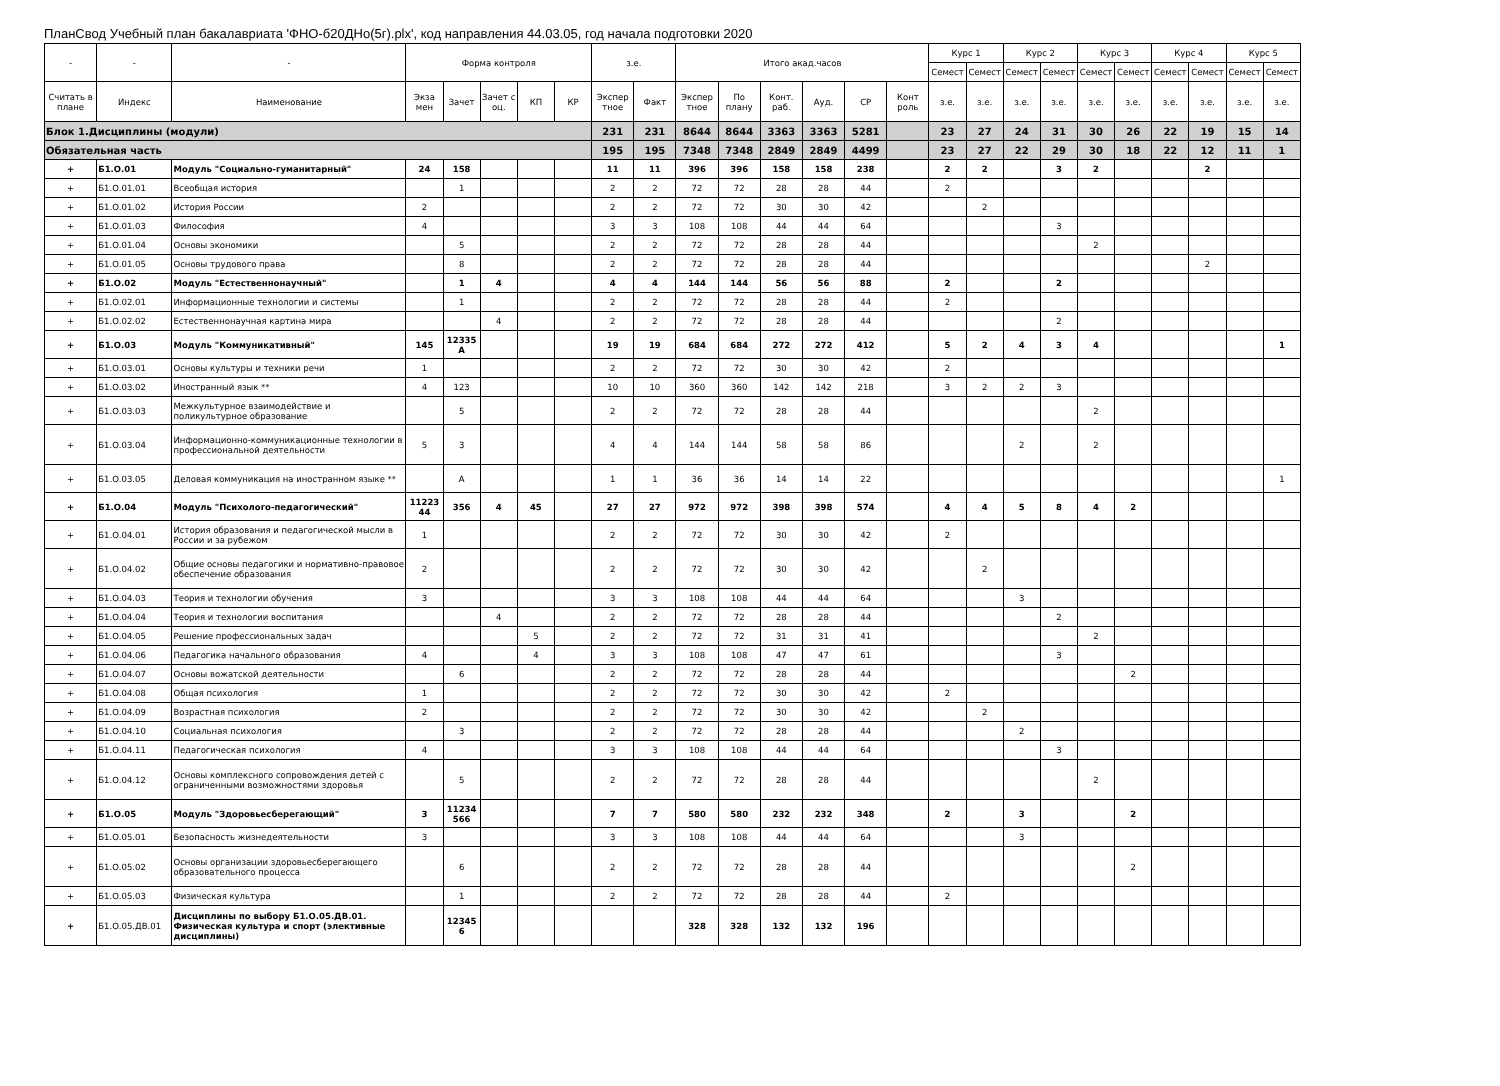ПланСвод Учебный план бакалавриата 'ФНО-б20ДНо(5г).plx', код направления 44.03.05, год начала подготовки 2020
| - | - | - | Форма контроля | | | | | з.е. | | Итого акад.часов | | | | | | Курс 1 | | Курс 2 | | Курс 3 | | Курс 4 | | Курс 5 | |
| --- | --- | --- | --- | --- | --- | --- | --- | --- | --- | --- | --- | --- | --- | --- | --- | --- | --- | --- | --- | --- | --- | --- | --- | --- | --- |
| | | | | | | | | | | | | | | | | Семест | Семест | Семест | Семест | Семест | Семест | Семест | Семест | Семест | Семест |
| Считать в плане | Индекс | Наименование | Экза мен | Зачет | Зачет с оц. | КП | КР | Экспер тное | Факт | Экспер тное | По плану | Конт. раб. | Ауд. | СР | Конт роль | з.е. | з.е. | з.е. | з.е. | з.е. | з.е. | з.е. | з.е. | з.е. | з.е. |
| Блок 1.Дисциплины (модули) | | | | | | | | 231 | 231 | 8644 | 8644 | 3363 | 3363 | 5281 | | 23 | 27 | 24 | 31 | 30 | 26 | 22 | 19 | 15 | 14 |
| Обязательная часть | | | | | | | | 195 | 195 | 7348 | 7348 | 2849 | 2849 | 4499 | | 23 | 27 | 22 | 29 | 30 | 18 | 22 | 12 | 11 | 1 |
| + | Б1.О.01 | Модуль "Социально-гуманитарный" | 24 | 158 | | | | 11 | 11 | 396 | 396 | 158 | 158 | 238 | | 2 | 2 | | 3 | 2 | | | 2 | | |
| + | Б1.О.01.01 | Всеобщая история | | 1 | | | | 2 | 2 | 72 | 72 | 28 | 28 | 44 | | 2 | | | | | | | | | |
| + | Б1.О.01.02 | История России | 2 | | | | | 2 | 2 | 72 | 72 | 30 | 30 | 42 | | | 2 | | | | | | | | |
| + | Б1.О.01.03 | Философия | 4 | | | | | 3 | 3 | 108 | 108 | 44 | 44 | 64 | | | | | 3 | | | | | | |
| + | Б1.О.01.04 | Основы экономики | | 5 | | | | 2 | 2 | 72 | 72 | 28 | 28 | 44 | | | | | | 2 | | | | | |
| + | Б1.О.01.05 | Основы трудового права | | 8 | | | | 2 | 2 | 72 | 72 | 28 | 28 | 44 | | | | | | | | | 2 | | |
| + | Б1.О.02 | Модуль "Естественнонаучный" | | 1 | 4 | | | 4 | 4 | 144 | 144 | 56 | 56 | 88 | | 2 | | | 2 | | | | | | |
| + | Б1.О.02.01 | Информационные технологии и системы | | 1 | | | | 2 | 2 | 72 | 72 | 28 | 28 | 44 | | 2 | | | | | | | | | |
| + | Б1.О.02.02 | Естественнонаучная картина мира | | | 4 | | | 2 | 2 | 72 | 72 | 28 | 28 | 44 | | | | | 2 | | | | | | |
| + | Б1.О.03 | Модуль "Коммуникативный" | 145 | 12335 А | | | | 19 | 19 | 684 | 684 | 272 | 272 | 412 | | 5 | 2 | 4 | 3 | 4 | | | | | 1 |
| + | Б1.О.03.01 | Основы культуры и техники речи | 1 | | | | | 2 | 2 | 72 | 72 | 30 | 30 | 42 | | 2 | | | | | | | | | |
| + | Б1.О.03.02 | Иностранный язык ** | 4 | 123 | | | | 10 | 10 | 360 | 360 | 142 | 142 | 218 | | 3 | 2 | 2 | 3 | | | | | | |
| + | Б1.О.03.03 | Межкультурное взаимодействие и поликультурное образование | | 5 | | | | 2 | 2 | 72 | 72 | 28 | 28 | 44 | | | | | | 2 | | | | | |
| + | Б1.О.03.04 | Информационно-коммуникационные технологии в профессиональной деятельности | 5 | 3 | | | | 4 | 4 | 144 | 144 | 58 | 58 | 86 | | | | 2 | | 2 | | | | | |
| + | Б1.О.03.05 | Деловая коммуникация на иностранном языке ** | | А | | | | 1 | 1 | 36 | 36 | 14 | 14 | 22 | | | | | | | | | | | 1 |
| + | Б1.О.04 | Модуль "Психолого-педагогический" | 11223 44 | 356 | 4 | 45 | | 27 | 27 | 972 | 972 | 398 | 398 | 574 | | 4 | 4 | 5 | 8 | 4 | 2 | | | | |
| + | Б1.О.04.01 | История образования и педагогической мысли в России и за рубежом | 1 | | | | | 2 | 2 | 72 | 72 | 30 | 30 | 42 | | 2 | | | | | | | | | |
| + | Б1.О.04.02 | Общие основы педагогики и нормативно-правовое обеспечение образования | 2 | | | | | 2 | 2 | 72 | 72 | 30 | 30 | 42 | | | 2 | | | | | | | | |
| + | Б1.О.04.03 | Теория и технологии обучения | 3 | | | | | 3 | 3 | 108 | 108 | 44 | 44 | 64 | | | | 3 | | | | | | | |
| + | Б1.О.04.04 | Теория и технологии воспитания | | | 4 | | | 2 | 2 | 72 | 72 | 28 | 28 | 44 | | | | | 2 | | | | | | |
| + | Б1.О.04.05 | Решение профессиональных задач | | | | 5 | | 2 | 2 | 72 | 72 | 31 | 31 | 41 | | | | | | 2 | | | | | |
| + | Б1.О.04.06 | Педагогика начального образования | 4 | | | 4 | | 3 | 3 | 108 | 108 | 47 | 47 | 61 | | | | | 3 | | | | | | |
| + | Б1.О.04.07 | Основы вожатской деятельности | | 6 | | | | 2 | 2 | 72 | 72 | 28 | 28 | 44 | | | | | | | 2 | | | | |
| + | Б1.О.04.08 | Общая психология | 1 | | | | | 2 | 2 | 72 | 72 | 30 | 30 | 42 | | 2 | | | | | | | | | |
| + | Б1.О.04.09 | Возрастная психология | 2 | | | | | 2 | 2 | 72 | 72 | 30 | 30 | 42 | | | 2 | | | | | | | | |
| + | Б1.О.04.10 | Социальная психология | | 3 | | | | 2 | 2 | 72 | 72 | 28 | 28 | 44 | | | | 2 | | | | | | | |
| + | Б1.О.04.11 | Педагогическая психология | 4 | | | | | 3 | 3 | 108 | 108 | 44 | 44 | 64 | | | | | 3 | | | | | | |
| + | Б1.О.04.12 | Основы комплексного сопровождения детей с ограниченными возможностями здоровья | | 5 | | | | 2 | 2 | 72 | 72 | 28 | 28 | 44 | | | | | | 2 | | | | | |
| + | Б1.О.05 | Модуль "Здоровьесберегающий" | 3 | 11234 566 | | | | 7 | 7 | 580 | 580 | 232 | 232 | 348 | | 2 | | 3 | | | 2 | | | | |
| + | Б1.О.05.01 | Безопасность жизнедеятельности | 3 | | | | | 3 | 3 | 108 | 108 | 44 | 44 | 64 | | | | 3 | | | | | | | |
| + | Б1.О.05.02 | Основы организации здоровьесберегающего образовательного процесса | | 6 | | | | 2 | 2 | 72 | 72 | 28 | 28 | 44 | | | | | | | 2 | | | | |
| + | Б1.О.05.03 | Физическая культура | | 1 | | | | 2 | 2 | 72 | 72 | 28 | 28 | 44 | | 2 | | | | | | | | | |
| + | Б1.О.05.ДВ.01 | Дисциплины по выбору Б1.О.05.ДВ.01. Физическая культура и спорт (элективные дисциплины) | | 12345 6 | | | | | | 328 | 328 | 132 | 132 | 196 | | | | | | | | | | | |